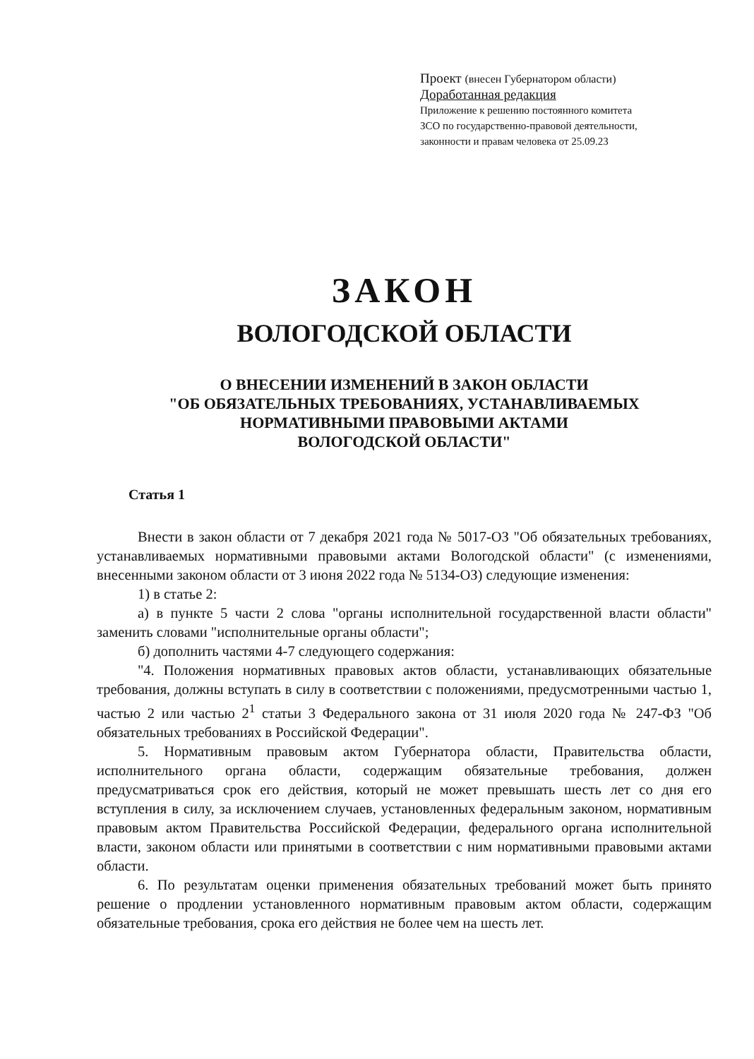Проект (внесен Губернатором области)
Доработанная редакция
Приложение к решению постоянного комитета
ЗСО по государственно-правовой деятельности,
законности и правам человека от 25.09.23
ЗАКОН
ВОЛОГОДСКОЙ ОБЛАСТИ
О ВНЕСЕНИИ ИЗМЕНЕНИЙ В ЗАКОН ОБЛАСТИ
"ОБ ОБЯЗАТЕЛЬНЫХ ТРЕБОВАНИЯХ, УСТАНАВЛИВАЕМЫХ
НОРМАТИВНЫМИ ПРАВОВЫМИ АКТАМИ
ВОЛОГОДСКОЙ ОБЛАСТИ"
Статья 1
Внести в закон области от 7 декабря 2021 года № 5017-ОЗ "Об обязательных требованиях, устанавливаемых нормативными правовыми актами Вологодской области" (с изменениями, внесенными законом области от 3 июня 2022 года № 5134-ОЗ) следующие изменения:
1) в статье 2:
а) в пункте 5 части 2 слова "органы исполнительной государственной власти области" заменить словами "исполнительные органы области";
б) дополнить частями 4-7 следующего содержания:
"4. Положения нормативных правовых актов области, устанавливающих обязательные требования, должны вступать в силу в соответствии с положениями, предусмотренными частью 1, частью 2 или частью 2<sup>1</sup> статьи 3 Федерального закона от 31 июля 2020 года № 247-ФЗ "Об обязательных требованиях в Российской Федерации".
5. Нормативным правовым актом Губернатора области, Правительства области, исполнительного органа области, содержащим обязательные требования, должен предусматриваться срок его действия, который не может превышать шесть лет со дня его вступления в силу, за исключением случаев, установленных федеральным законом, нормативным правовым актом Правительства Российской Федерации, федерального органа исполнительной власти, законом области или принятыми в соответствии с ним нормативными правовыми актами области.
6. По результатам оценки применения обязательных требований может быть принято решение о продлении установленного нормативным правовым актом области, содержащим обязательные требования, срока его действия не более чем на шесть лет.